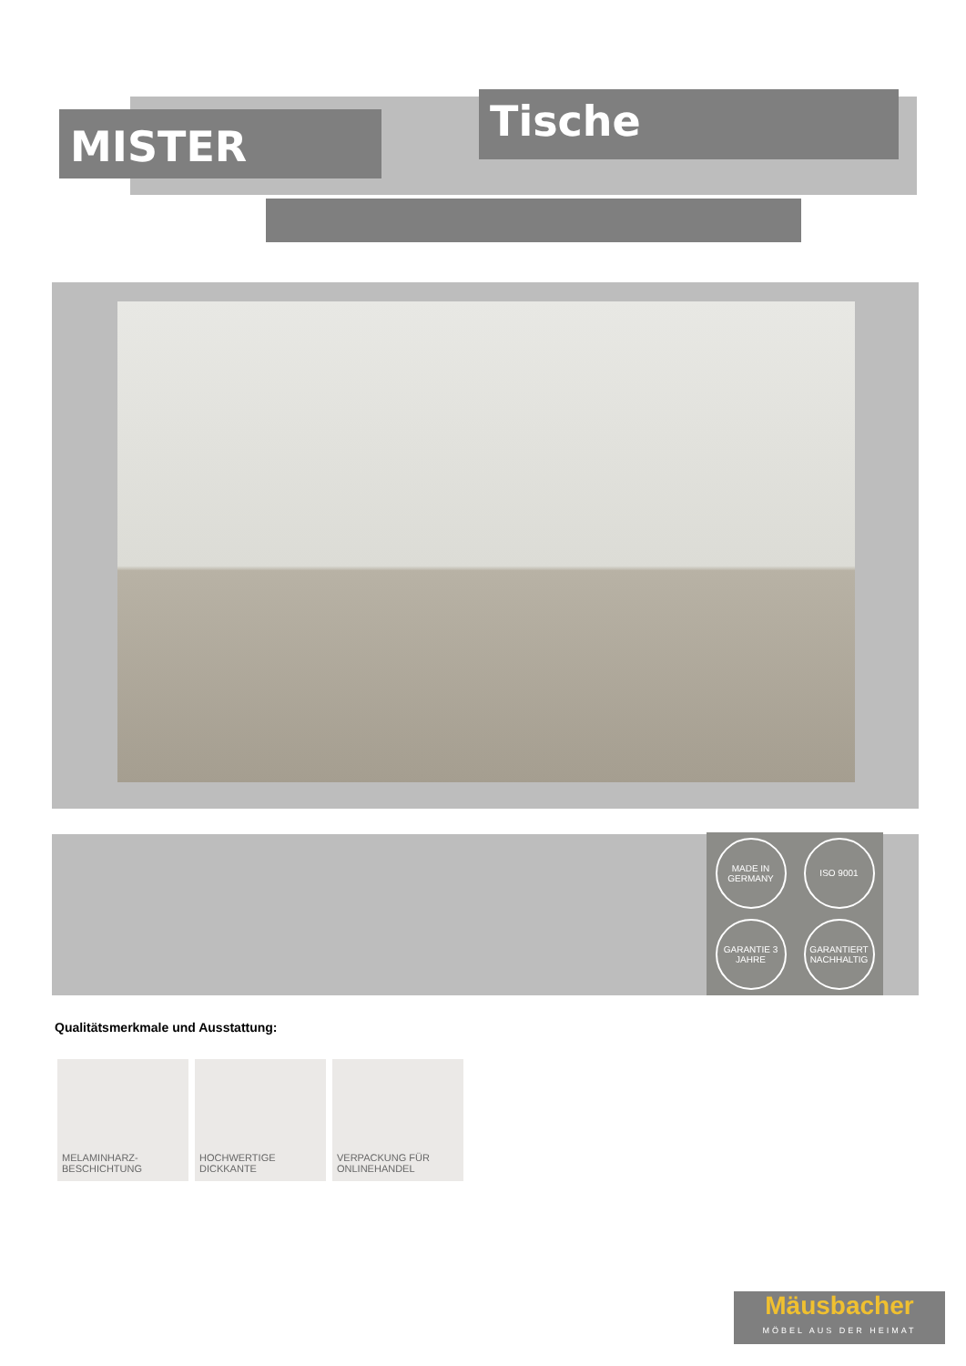MISTER Tische
MADE IN GERMANY
ISO 9001
GARANTIE 3 JAHRE
GARANTIERT NACHHALTIG
Qualitätsmerkmale und Ausstattung:
MELAMINHARZ-
BESCHICHTUNG
HOCHWERTIGE
DICKKANTE
VERPACKUNG FÜR
ONLINEHANDEL
Mäusbacher
MÖBEL AUS DER HEIMAT